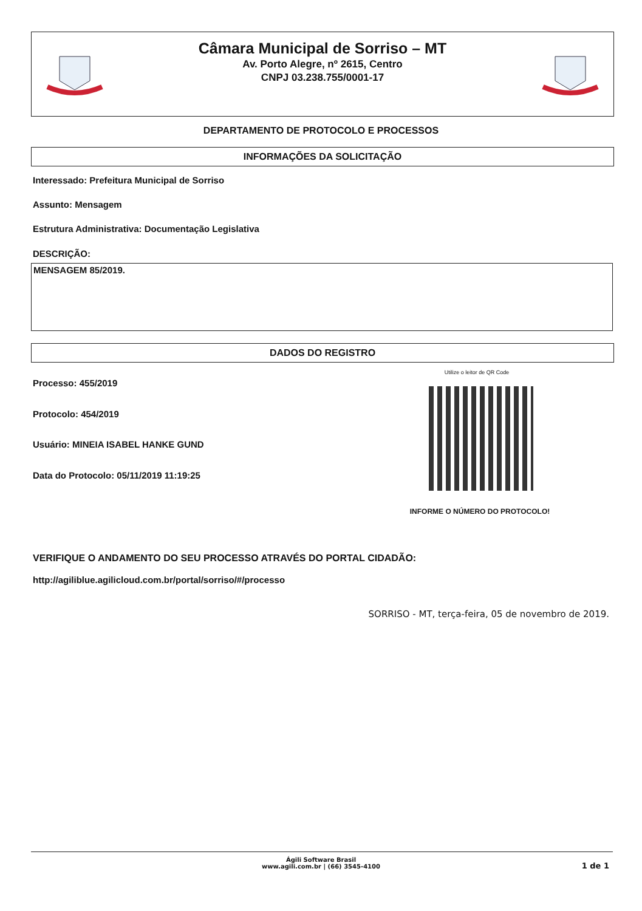Câmara Municipal de Sorriso – MT
Av. Porto Alegre, nº 2615, Centro
CNPJ 03.238.755/0001-17
DEPARTAMENTO DE PROTOCOLO E PROCESSOS
INFORMAÇÕES DA SOLICITAÇÃO
Interessado: Prefeitura Municipal de Sorriso
Assunto: Mensagem
Estrutura Administrativa: Documentação Legislativa
DESCRIÇÃO:
MENSAGEM 85/2019.
DADOS DO REGISTRO
Processo: 455/2019
Protocolo: 454/2019
Usuário: MINEIA ISABEL HANKE GUND
Data do Protocolo: 05/11/2019 11:19:25
Utilize o leitor de QR Code
INFORME O NÚMERO DO PROTOCOLO!
VERIFIQUE O ANDAMENTO DO SEU PROCESSO ATRAVÉS DO PORTAL CIDADÃO:
http://agiliblue.agilicloud.com.br/portal/sorriso/#/processo
SORRISO - MT, terça-feira, 05 de novembro de 2019.
Ágili Software Brasil
www.agili.com.br | (66) 3545-4100
1 de 1